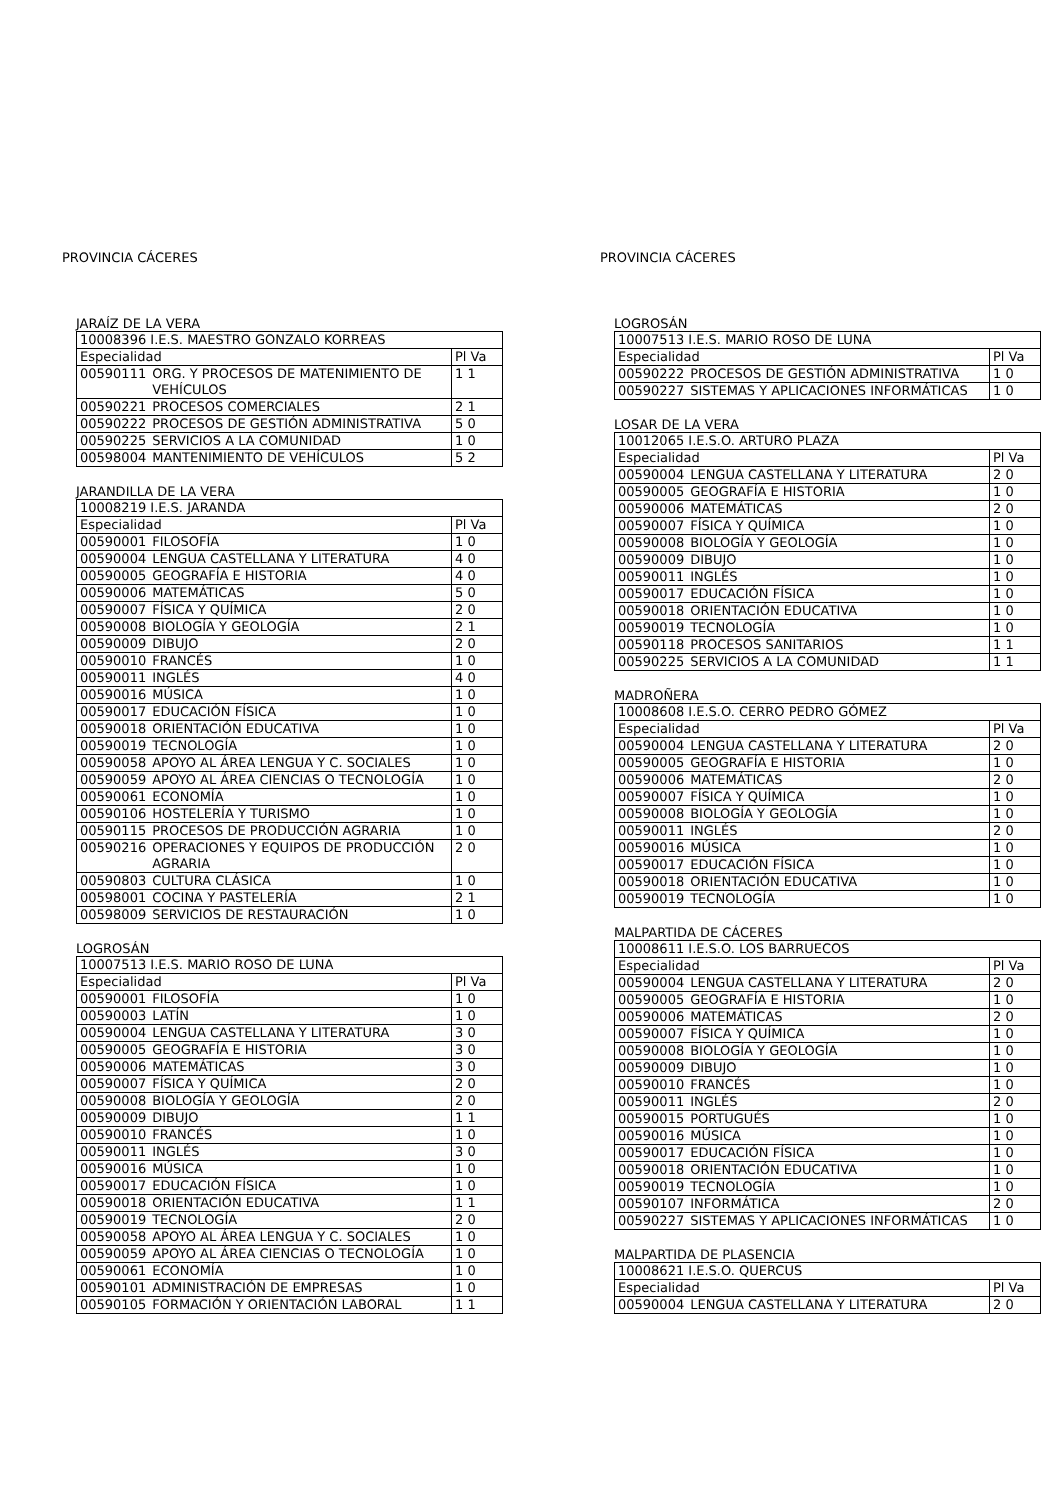PROVINCIA CÁCERES
JARAÍZ DE LA VERA
| 10008396 I.E.S. MAESTRO GONZALO KORREAS | | |
| Especialidad | | Pl Va |
| 00590111 | ORG. Y PROCESOS DE MATENIMIENTO DE VEHÍCULOS | 1 1 |
| 00590221 | PROCESOS COMERCIALES | 2 1 |
| 00590222 | PROCESOS DE GESTIÓN ADMINISTRATIVA | 5 0 |
| 00590225 | SERVICIOS A LA COMUNIDAD | 1 0 |
| 00598004 | MANTENIMIENTO DE VEHÍCULOS | 5 2 |
JARANDILLA DE LA VERA
| 10008219 I.E.S. JARANDA | | |
| Especialidad | | Pl Va |
| 00590001 | FILOSOFÍA | 1 0 |
| 00590004 | LENGUA CASTELLANA Y LITERATURA | 4 0 |
| 00590005 | GEOGRAFÍA E HISTORIA | 4 0 |
| 00590006 | MATEMÁTICAS | 5 0 |
| 00590007 | FÍSICA Y QUÍMICA | 2 0 |
| 00590008 | BIOLOGÍA Y GEOLOGÍA | 2 1 |
| 00590009 | DIBUJO | 2 0 |
| 00590010 | FRANCÉS | 1 0 |
| 00590011 | INGLÉS | 4 0 |
| 00590016 | MÚSICA | 1 0 |
| 00590017 | EDUCACIÓN FÍSICA | 1 0 |
| 00590018 | ORIENTACIÓN EDUCATIVA | 1 0 |
| 00590019 | TECNOLOGÍA | 1 0 |
| 00590058 | APOYO AL ÁREA LENGUA Y C. SOCIALES | 1 0 |
| 00590059 | APOYO AL ÁREA CIENCIAS O TECNOLOGÍA | 1 0 |
| 00590061 | ECONOMÍA | 1 0 |
| 00590106 | HOSTELERÍA Y TURISMO | 1 0 |
| 00590115 | PROCESOS DE PRODUCCIÓN AGRARIA | 1 0 |
| 00590216 | OPERACIONES Y EQUIPOS DE PRODUCCIÓN AGRARIA | 2 0 |
| 00590803 | CULTURA CLÁSICA | 1 0 |
| 00598001 | COCINA Y PASTELERÍA | 2 1 |
| 00598009 | SERVICIOS DE RESTAURACIÓN | 1 0 |
LOGROSÁN
| 10007513 I.E.S. MARIO ROSO DE LUNA | | |
| Especialidad | | Pl Va |
| 00590001 | FILOSOFÍA | 1 0 |
| 00590003 | LATÍN | 1 0 |
| 00590004 | LENGUA CASTELLANA Y LITERATURA | 3 0 |
| 00590005 | GEOGRAFÍA E HISTORIA | 3 0 |
| 00590006 | MATEMÁTICAS | 3 0 |
| 00590007 | FÍSICA Y QUÍMICA | 2 0 |
| 00590008 | BIOLOGÍA Y GEOLOGÍA | 2 0 |
| 00590009 | DIBUJO | 1 1 |
| 00590010 | FRANCÉS | 1 0 |
| 00590011 | INGLÉS | 3 0 |
| 00590016 | MÚSICA | 1 0 |
| 00590017 | EDUCACIÓN FÍSICA | 1 0 |
| 00590018 | ORIENTACIÓN EDUCATIVA | 1 1 |
| 00590019 | TECNOLOGÍA | 2 0 |
| 00590058 | APOYO AL ÁREA LENGUA Y C. SOCIALES | 1 0 |
| 00590059 | APOYO AL ÁREA CIENCIAS O TECNOLOGÍA | 1 0 |
| 00590061 | ECONOMÍA | 1 0 |
| 00590101 | ADMINISTRACIÓN DE EMPRESAS | 1 0 |
| 00590105 | FORMACIÓN Y ORIENTACIÓN LABORAL | 1 1 |
PROVINCIA CÁCERES
LOGROSÁN
| 10007513 I.E.S. MARIO ROSO DE LUNA | | |
| Especialidad | | Pl Va |
| 00590222 | PROCESOS DE GESTIÓN ADMINISTRATIVA | 1 0 |
| 00590227 | SISTEMAS Y APLICACIONES INFORMÁTICAS | 1 0 |
LOSAR DE LA VERA
| 10012065 I.E.S.O. ARTURO PLAZA | | |
| Especialidad | | Pl Va |
| 00590004 | LENGUA CASTELLANA Y LITERATURA | 2 0 |
| 00590005 | GEOGRAFÍA E HISTORIA | 1 0 |
| 00590006 | MATEMÁTICAS | 2 0 |
| 00590007 | FÍSICA Y QUÍMICA | 1 0 |
| 00590008 | BIOLOGÍA Y GEOLOGÍA | 1 0 |
| 00590009 | DIBUJO | 1 0 |
| 00590011 | INGLÉS | 1 0 |
| 00590017 | EDUCACIÓN FÍSICA | 1 0 |
| 00590018 | ORIENTACIÓN EDUCATIVA | 1 0 |
| 00590019 | TECNOLOGÍA | 1 0 |
| 00590118 | PROCESOS SANITARIOS | 1 1 |
| 00590225 | SERVICIOS A LA COMUNIDAD | 1 1 |
MADROÑERA
| 10008608 I.E.S.O. CERRO PEDRO GÓMEZ | | |
| Especialidad | | Pl Va |
| 00590004 | LENGUA CASTELLANA Y LITERATURA | 2 0 |
| 00590005 | GEOGRAFÍA E HISTORIA | 1 0 |
| 00590006 | MATEMÁTICAS | 2 0 |
| 00590007 | FÍSICA Y QUÍMICA | 1 0 |
| 00590008 | BIOLOGÍA Y GEOLOGÍA | 1 0 |
| 00590011 | INGLÉS | 2 0 |
| 00590016 | MÚSICA | 1 0 |
| 00590017 | EDUCACIÓN FÍSICA | 1 0 |
| 00590018 | ORIENTACIÓN EDUCATIVA | 1 0 |
| 00590019 | TECNOLOGÍA | 1 0 |
MALPARTIDA DE CÁCERES
| 10008611 I.E.S.O. LOS BARRUECOS | | |
| Especialidad | | Pl Va |
| 00590004 | LENGUA CASTELLANA Y LITERATURA | 2 0 |
| 00590005 | GEOGRAFÍA E HISTORIA | 1 0 |
| 00590006 | MATEMÁTICAS | 2 0 |
| 00590007 | FÍSICA Y QUÍMICA | 1 0 |
| 00590008 | BIOLOGÍA Y GEOLOGÍA | 1 0 |
| 00590009 | DIBUJO | 1 0 |
| 00590010 | FRANCÉS | 1 0 |
| 00590011 | INGLÉS | 2 0 |
| 00590015 | PORTUGUÉS | 1 0 |
| 00590016 | MÚSICA | 1 0 |
| 00590017 | EDUCACIÓN FÍSICA | 1 0 |
| 00590018 | ORIENTACIÓN EDUCATIVA | 1 0 |
| 00590019 | TECNOLOGÍA | 1 0 |
| 00590107 | INFORMÁTICA | 2 0 |
| 00590227 | SISTEMAS Y APLICACIONES INFORMÁTICAS | 1 0 |
MALPARTIDA DE PLASENCIA
| 10008621 I.E.S.O. QUERCUS | | |
| Especialidad | | Pl Va |
| 00590004 | LENGUA CASTELLANA Y LITERATURA | 2 0 |